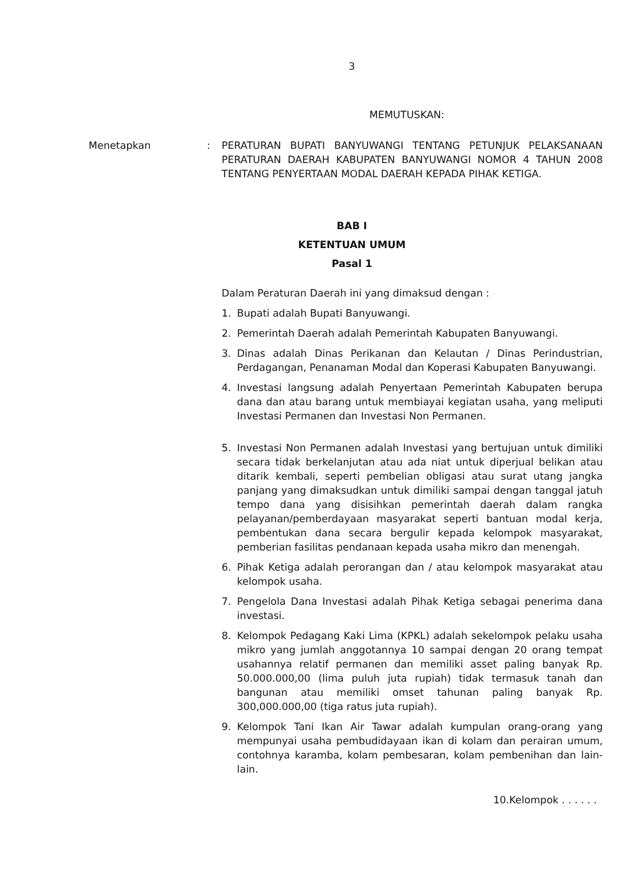3
MEMUTUSKAN:
Menetapkan : PERATURAN BUPATI BANYUWANGI TENTANG PETUNJUK PELAKSANAAN PERATURAN DAERAH KABUPATEN BANYUWANGI NOMOR 4 TAHUN 2008 TENTANG PENYERTAAN MODAL DAERAH KEPADA PIHAK KETIGA.
BAB I
KETENTUAN UMUM
Pasal 1
Dalam Peraturan Daerah ini yang dimaksud dengan :
1. Bupati adalah Bupati Banyuwangi.
2. Pemerintah Daerah adalah Pemerintah Kabupaten Banyuwangi.
3. Dinas adalah Dinas Perikanan dan Kelautan / Dinas Perindustrian, Perdagangan, Penanaman Modal dan Koperasi Kabupaten Banyuwangi.
4. Investasi langsung adalah Penyertaan Pemerintah Kabupaten berupa dana dan atau barang untuk membiayai kegiatan usaha, yang meliputi Investasi Permanen dan Investasi Non Permanen.
5. Investasi Non Permanen adalah Investasi yang bertujuan untuk dimiliki secara tidak berkelanjutan atau ada niat untuk diperjual belikan atau ditarik kembali, seperti pembelian obligasi atau surat utang jangka panjang yang dimaksudkan untuk dimiliki sampai dengan tanggal jatuh tempo dana yang disisihkan pemerintah daerah dalam rangka pelayanan/pemberdayaan masyarakat seperti bantuan modal kerja, pembentukan dana secara bergulir kepada kelompok masyarakat, pemberian fasilitas pendanaan kepada usaha mikro dan menengah.
6. Pihak Ketiga adalah perorangan dan / atau kelompok masyarakat atau kelompok usaha.
7. Pengelola Dana Investasi adalah Pihak Ketiga sebagai penerima dana investasi.
8. Kelompok Pedagang Kaki Lima (KPKL) adalah sekelompok pelaku usaha mikro yang jumlah anggotannya 10 sampai dengan 20 orang tempat usahannya relatif permanen dan memiliki asset paling banyak Rp. 50.000.000,00 (lima puluh juta rupiah) tidak termasuk tanah dan bangunan atau memiliki omset tahunan paling banyak Rp. 300,000.000,00 (tiga ratus juta rupiah).
9. Kelompok Tani Ikan Air Tawar adalah kumpulan orang-orang yang mempunyai usaha pembudidayaan ikan di kolam dan perairan umum, contohnya karamba, kolam pembesaran, kolam pembenihan dan lain-lain.
10.Kelompok . . . . . .